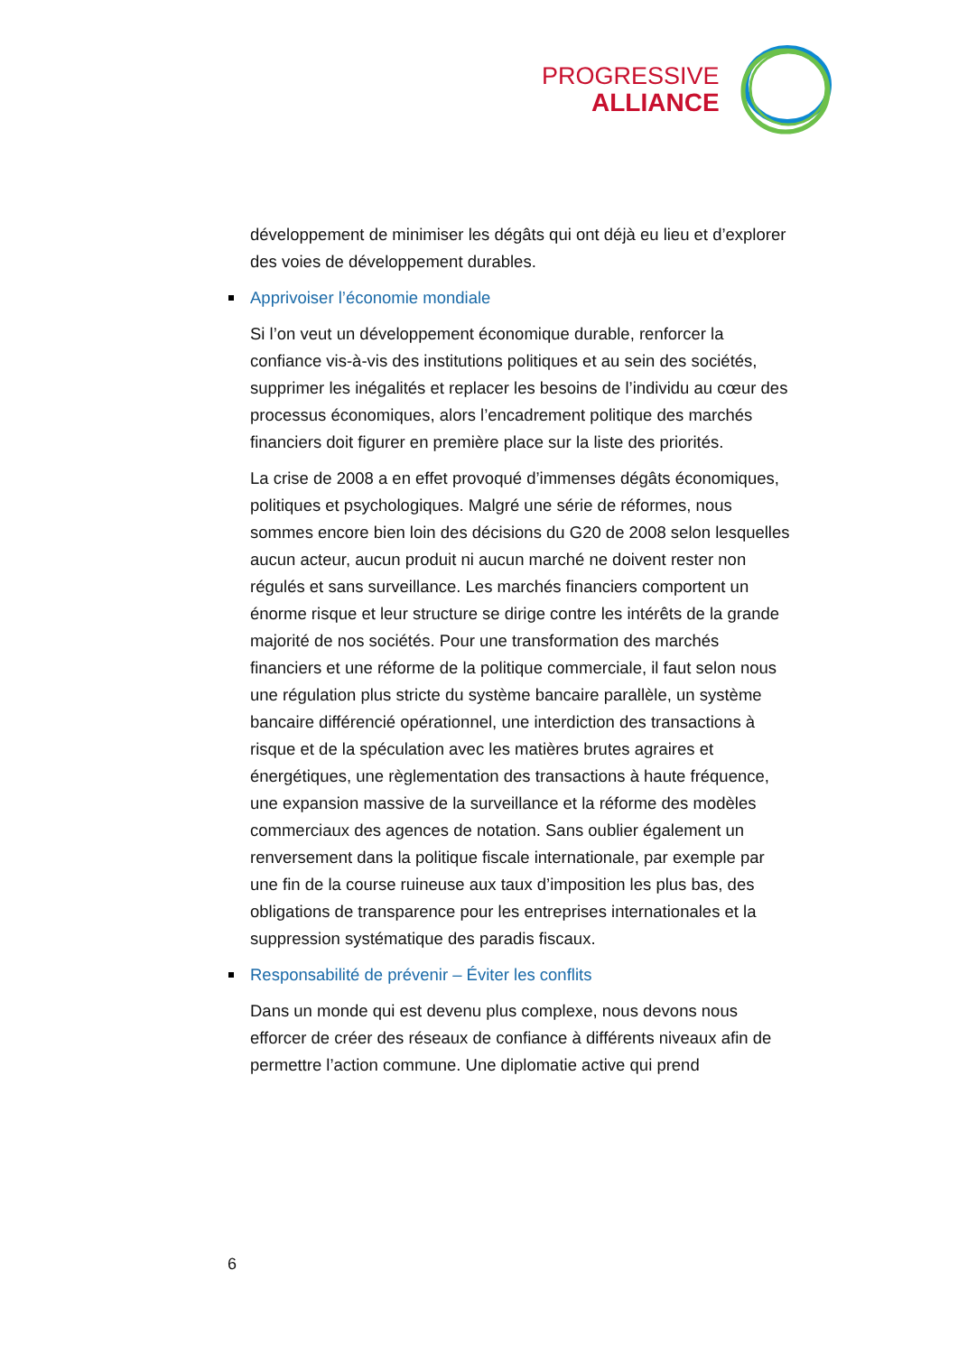PROGRESSIVE
ALLIANCE
développement de minimiser les dégâts qui ont déjà eu lieu et d’explorer des voies de développement durables.
Apprivoiser l’économie mondiale
Si l’on veut un développement économique durable, renforcer la confiance vis-à-vis des institutions politiques et au sein des sociétés, supprimer les inégalités et replacer les besoins de l’individu au cœur des processus économiques, alors l’encadrement politique des marchés financiers doit figurer en première place sur la liste des priorités.
La crise de 2008 a en effet provoqué d’immenses dégâts économiques, politiques et psychologiques. Malgré une série de réformes, nous sommes encore bien loin des décisions du G20 de 2008 selon lesquelles aucun acteur, aucun produit ni aucun marché ne doivent rester non régulés et sans surveillance. Les marchés financiers comportent un énorme risque et leur structure se dirige contre les intérêts de la grande majorité de nos sociétés. Pour une transformation des marchés financiers et une réforme de la politique commerciale, il faut selon nous une régulation plus stricte du système bancaire parallèle, un système bancaire différencié opérationnel, une interdiction des transactions à risque et de la spéculation avec les matières brutes agraires et énergétiques, une règlementation des transactions à haute fréquence, une expansion massive de la surveillance et la réforme des modèles commerciaux des agences de notation. Sans oublier également un renversement dans la politique fiscale internationale, par exemple par une fin de la course ruineuse aux taux d’imposition les plus bas, des obligations de transparence pour les entreprises internationales et la suppression systématique des paradis fiscaux.
Responsabilité de prévenir – Éviter les conflits
Dans un monde qui est devenu plus complexe, nous devons nous efforcer de créer des réseaux de confiance à différents niveaux afin de permettre l’action commune. Une diplomatie active qui prend
6